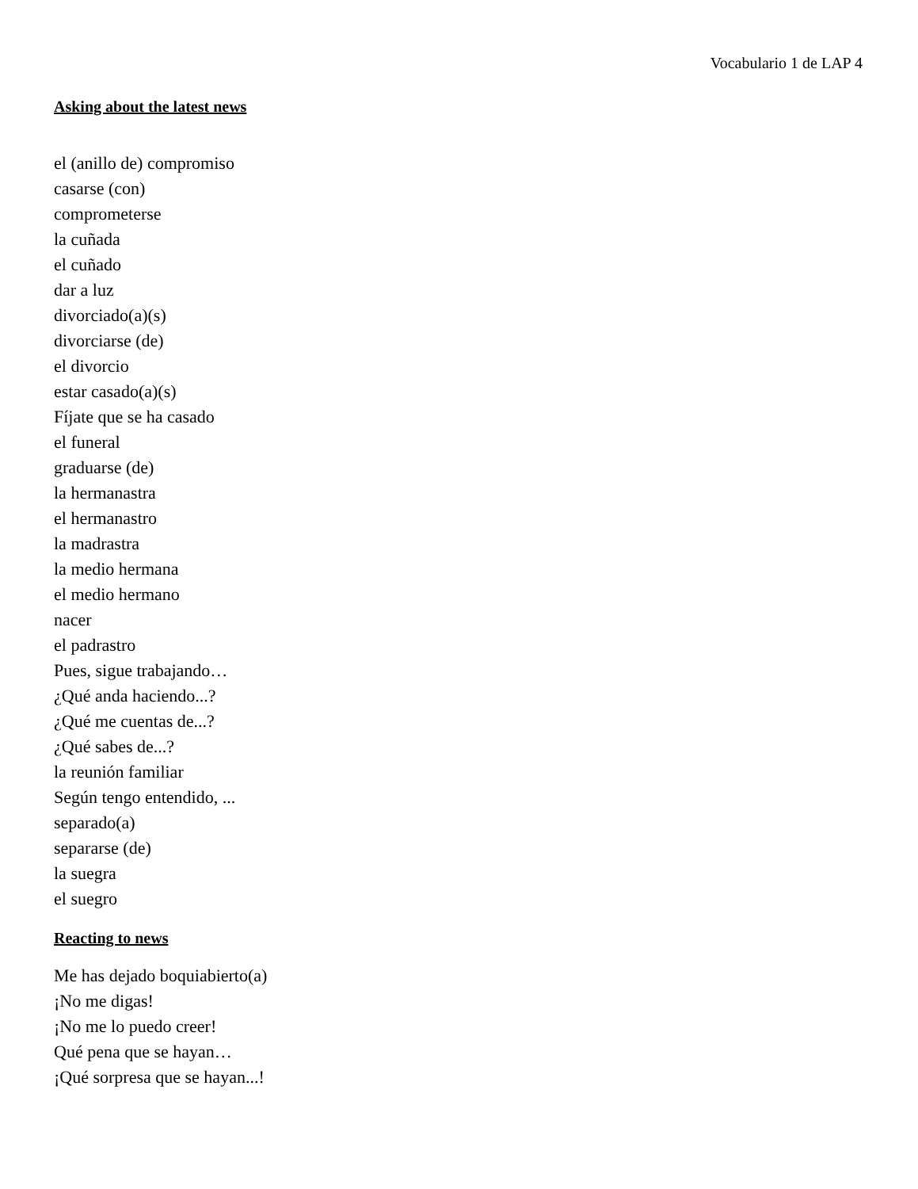Vocabulario 1 de LAP 4
Asking about the latest news
el (anillo de) compromiso
casarse (con)
comprometerse
la cuñada
el cuñado
dar a luz
divorciado(a)(s)
divorciarse (de)
el divorcio
estar casado(a)(s)
Fíjate que se ha casado
el funeral
graduarse (de)
la hermanastra
el hermanastro
la madrastra
la medio hermana
el medio hermano
nacer
el padrastro
Pues, sigue trabajando…
¿Qué anda haciendo...?
¿Qué me cuentas de...?
¿Qué sabes de...?
la reunión familiar
Según tengo entendido, ...
separado(a)
separarse (de)
la suegra
el suegro
Reacting to news
Me has dejado boquiabierto(a)
¡No me digas!
¡No me lo puedo creer!
Qué pena que se hayan…
¡Qué sorpresa que se hayan...!